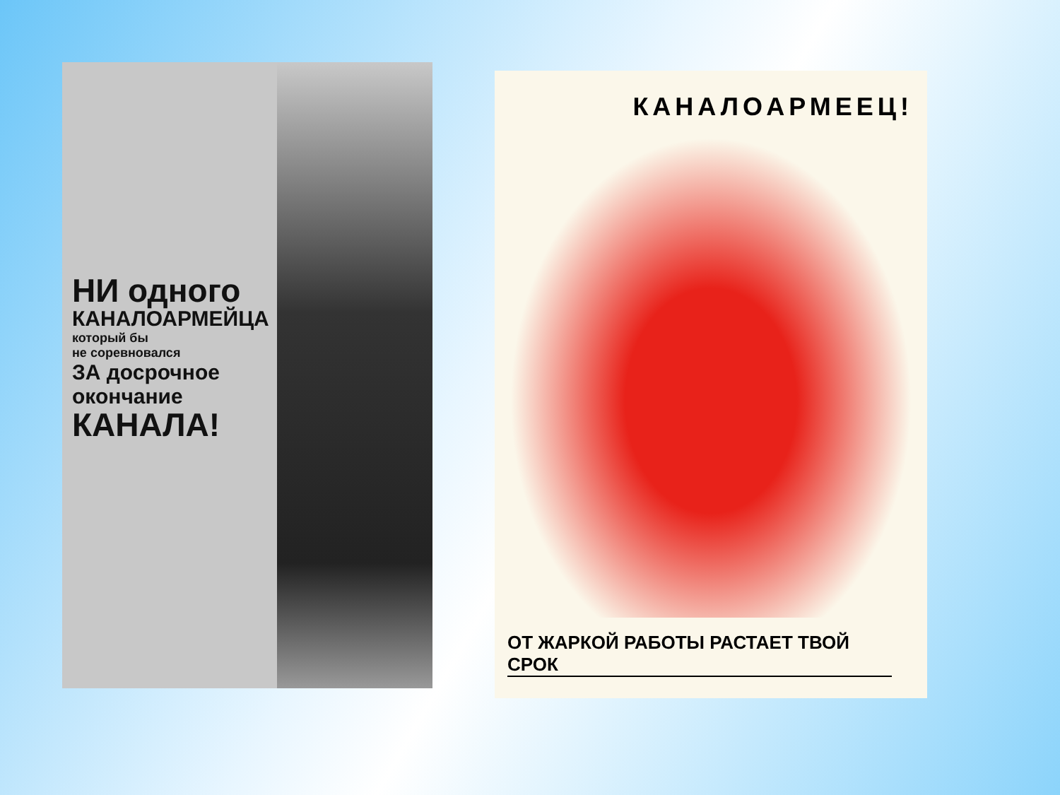НИ одного
КАНАЛОАРМЕЙЦА
который бы
не соревновался
ЗА досрочное окончание
КАНАЛА!
КАНАЛОАРМЕЕЦ!
ОТ ЖАРКОЙ РАБОТЫ РАСТАЕТ ТВОЙ СРОК